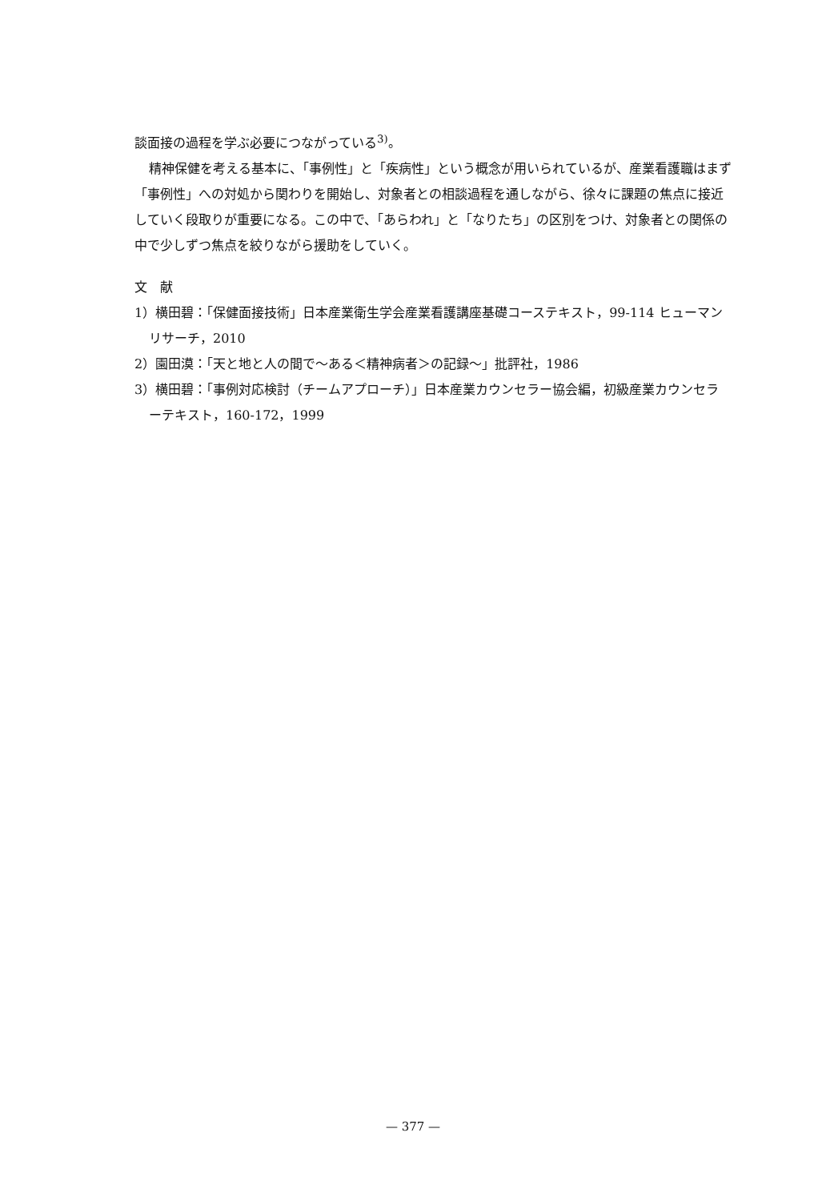談面接の過程を学ぶ必要につながっている<sup>3)</sup>。
精神保健を考える基本に、「事例性」と「疾病性」という概念が用いられているが、産業看護職はまず「事例性」への対処から関わりを開始し、対象者との相談過程を通しながら、徐々に課題の焦点に接近していく段取りが重要になる。この中で、「あらわれ」と「なりたち」の区別をつけ、対象者との関係の中で少しずつ焦点を絞りながら援助をしていく。
文　献
1）横田碧：「保健面接技術」日本産業衛生学会産業看護講座基礎コーステキスト，99-114 ヒューマンリサーチ，2010
2）園田漠：「天と地と人の間で～ある＜精神病者＞の記録～」批評社，1986
3）横田碧：「事例対応検討（チームアプローチ）」日本産業カウンセラー協会編，初級産業カウンセラーテキスト，160-172，1999
— 377 —